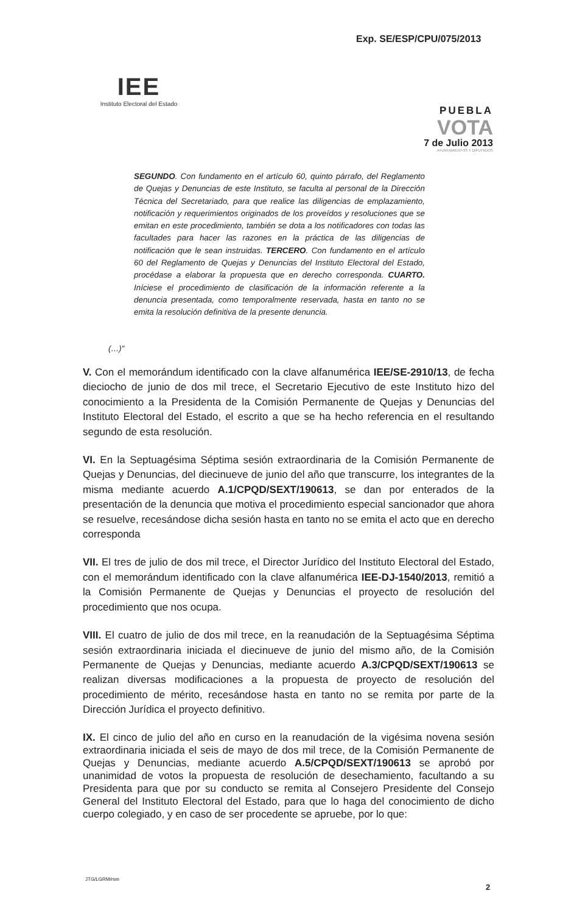Exp. SE/ESP/CPU/075/2013
IEE
Instituto Electoral del Estado
PUEBLA
VOTA
7 de Julio 2013
AYUNTAMIENTOS Y DIPUTADOS
SEGUNDO. Con fundamento en el artículo 60, quinto párrafo, del Reglamento de Quejas y Denuncias de este Instituto, se faculta al personal de la Dirección Técnica del Secretariado, para que realice las diligencias de emplazamiento, notificación y requerimientos originados de los proveídos y resoluciones que se emitan en este procedimiento, también se dota a los notificadores con todas las facultades para hacer las razones en la práctica de las diligencias de notificación que le sean instruidas. TERCERO. Con fundamento en el artículo 60 del Reglamento de Quejas y Denuncias del Instituto Electoral del Estado, procédase a elaborar la propuesta que en derecho corresponda. CUARTO. Iníciese el procedimiento de clasificación de la información referente a la denuncia presentada, como temporalmente reservada, hasta en tanto no se emita la resolución definitiva de la presente denuncia.
(…)”
V. Con el memorándum identificado con la clave alfanumérica IEE/SE-2910/13, de fecha dieciocho de junio de dos mil trece, el Secretario Ejecutivo de este Instituto hizo del conocimiento a la Presidenta de la Comisión Permanente de Quejas y Denuncias del Instituto Electoral del Estado, el escrito a que se ha hecho referencia en el resultando segundo de esta resolución.
VI. En la Septuagésima Séptima sesión extraordinaria de la Comisión Permanente de Quejas y Denuncias, del diecinueve de junio del año que transcurre, los integrantes de la misma mediante acuerdo A.1/CPQD/SEXT/190613, se dan por enterados de la presentación de la denuncia que motiva el procedimiento especial sancionador que ahora se resuelve, recesándose dicha sesión hasta en tanto no se emita el acto que en derecho corresponda
VII. El tres de julio de dos mil trece, el Director Jurídico del Instituto Electoral del Estado, con el memorándum identificado con la clave alfanumérica IEE-DJ-1540/2013, remitió a la Comisión Permanente de Quejas y Denuncias el proyecto de resolución del procedimiento que nos ocupa.
VIII. El cuatro de julio de dos mil trece, en la reanudación de la Septuagésima Séptima sesión extraordinaria iniciada el diecinueve de junio del mismo año, de la Comisión Permanente de Quejas y Denuncias, mediante acuerdo A.3/CPQD/SEXT/190613 se realizan diversas modificaciones a la propuesta de proyecto de resolución del procedimiento de mérito, recesándose hasta en tanto no se remita por parte de la Dirección Jurídica el proyecto definitivo.
IX. El cinco de julio del año en curso en la reanudación de la vigésima novena sesión extraordinaria iniciada el seis de mayo de dos mil trece, de la Comisión Permanente de Quejas y Denuncias, mediante acuerdo A.5/CPQD/SEXT/190613 se aprobó por unanimidad de votos la propuesta de resolución de desechamiento, facultando a su Presidenta para que por su conducto se remita al Consejero Presidente del Consejo General del Instituto Electoral del Estado, para que lo haga del conocimiento de dicho cuerpo colegiado, y en caso de ser procedente se apruebe, por lo que:
JTG/LGRM/rsm
2